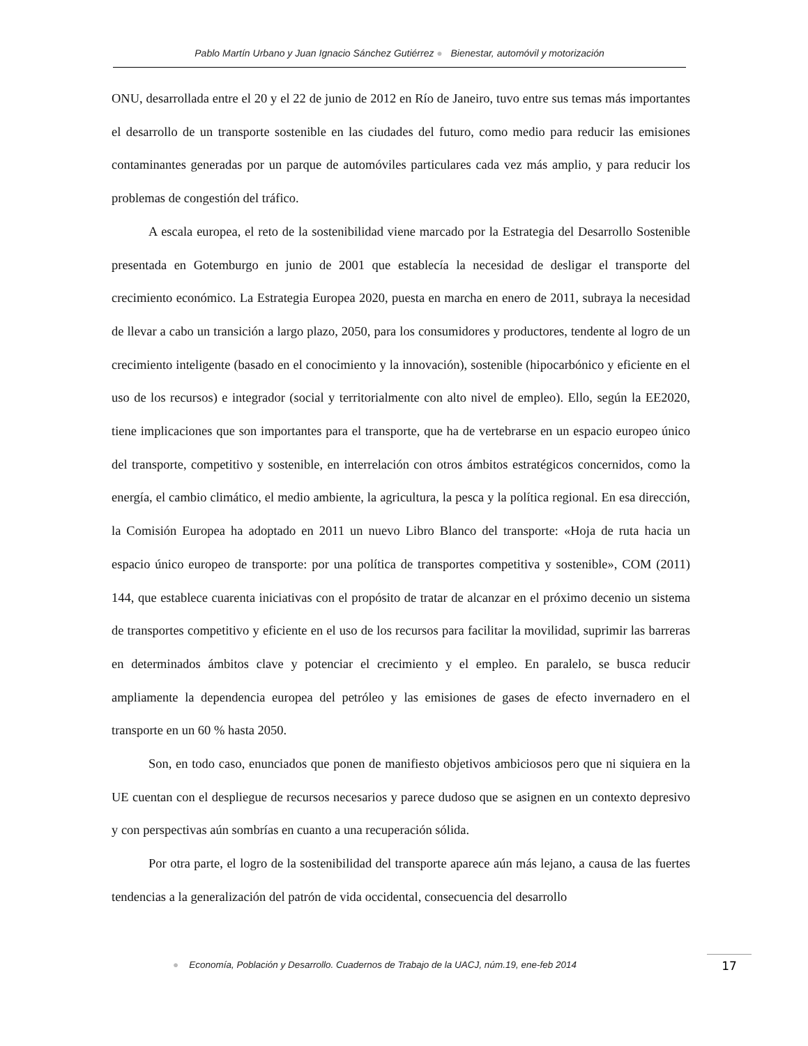Pablo Martín Urbano y Juan Ignacio Sánchez Gutiérrez ● Bienestar, automóvil y motorización
ONU, desarrollada entre el 20 y el 22 de junio de 2012 en Río de Janeiro, tuvo entre sus temas más importantes el desarrollo de un transporte sostenible en las ciudades del futuro, como medio para reducir las emisiones contaminantes generadas por un parque de automóviles particulares cada vez más amplio, y para reducir los problemas de congestión del tráfico.
A escala europea, el reto de la sostenibilidad viene marcado por la Estrategia del Desarrollo Sostenible presentada en Gotemburgo en junio de 2001 que establecía la necesidad de desligar el transporte del crecimiento económico. La Estrategia Europea 2020, puesta en marcha en enero de 2011, subraya la necesidad de llevar a cabo un transición a largo plazo, 2050, para los consumidores y productores, tendente al logro de un crecimiento inteligente (basado en el conocimiento y la innovación), sostenible (hipocarbónico y eficiente en el uso de los recursos) e integrador (social y territorialmente con alto nivel de empleo). Ello, según la EE2020, tiene implicaciones que son importantes para el transporte, que ha de vertebrarse en un espacio europeo único del transporte, competitivo y sostenible, en interrelación con otros ámbitos estratégicos concernidos, como la energía, el cambio climático, el medio ambiente, la agricultura, la pesca y la política regional. En esa dirección, la Comisión Europea ha adoptado en 2011 un nuevo Libro Blanco del transporte: «Hoja de ruta hacia un espacio único europeo de transporte: por una política de transportes competitiva y sostenible», COM (2011) 144, que establece cuarenta iniciativas con el propósito de tratar de alcanzar en el próximo decenio un sistema de transportes competitivo y eficiente en el uso de los recursos para facilitar la movilidad, suprimir las barreras en determinados ámbitos clave y potenciar el crecimiento y el empleo. En paralelo, se busca reducir ampliamente la dependencia europea del petróleo y las emisiones de gases de efecto invernadero en el transporte en un 60 % hasta 2050.
Son, en todo caso, enunciados que ponen de manifiesto objetivos ambiciosos pero que ni siquiera en la UE cuentan con el despliegue de recursos necesarios y parece dudoso que se asignen en un contexto depresivo y con perspectivas aún sombrías en cuanto a una recuperación sólida.
Por otra parte, el logro de la sostenibilidad del transporte aparece aún más lejano, a causa de las fuertes tendencias a la generalización del patrón de vida occidental, consecuencia del desarrollo
● Economía, Población y Desarrollo. Cuadernos de Trabajo de la UACJ, núm.19, ene-feb 2014
17